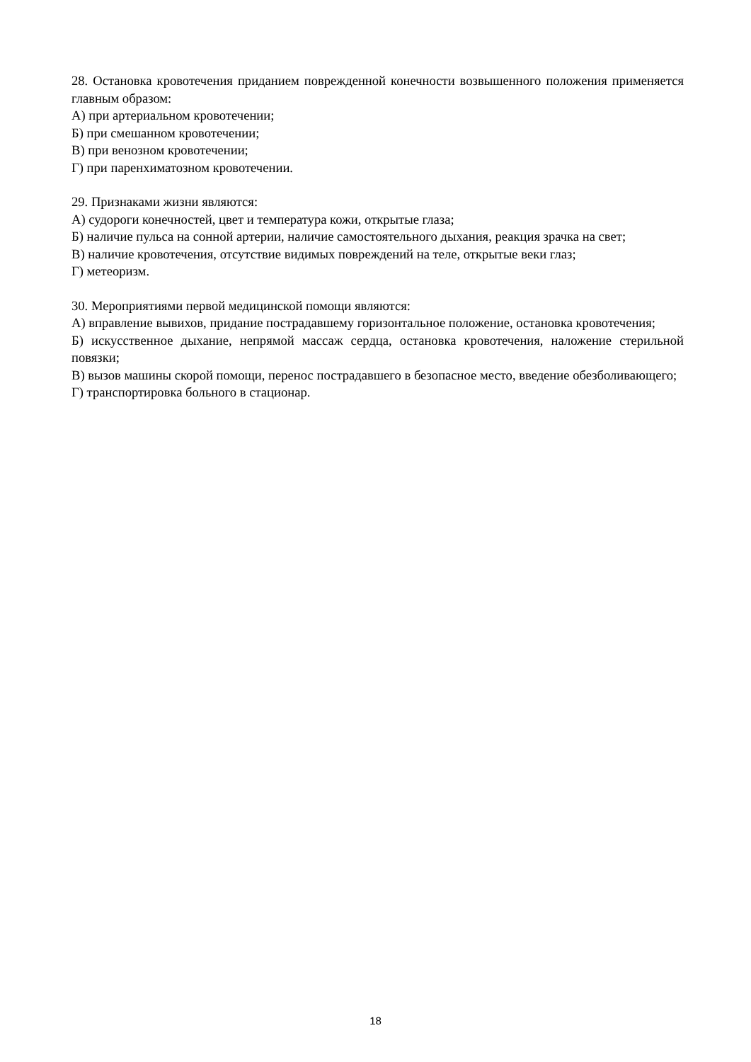28. Остановка кровотечения приданием поврежденной конечности возвышенного положения применяется главным образом:
А) при артериальном кровотечении;
Б) при смешанном кровотечении;
В) при венозном кровотечении;
Г) при паренхиматозном кровотечении.
29. Признаками жизни являются:
А) судороги конечностей, цвет и температура кожи, открытые глаза;
Б) наличие пульса на сонной артерии, наличие самостоятельного дыхания, реакция зрачка на свет;
В) наличие кровотечения, отсутствие видимых повреждений на теле, открытые веки глаз;
Г) метеоризм.
30. Мероприятиями первой медицинской помощи являются:
А) вправление вывихов, придание пострадавшему горизонтальное положение, остановка кровотечения;
Б) искусственное дыхание, непрямой массаж сердца, остановка кровотечения, наложение стерильной повязки;
В) вызов машины скорой помощи, перенос пострадавшего в безопасное место, введение обезболивающего;
Г) транспортировка больного в стационар.
18